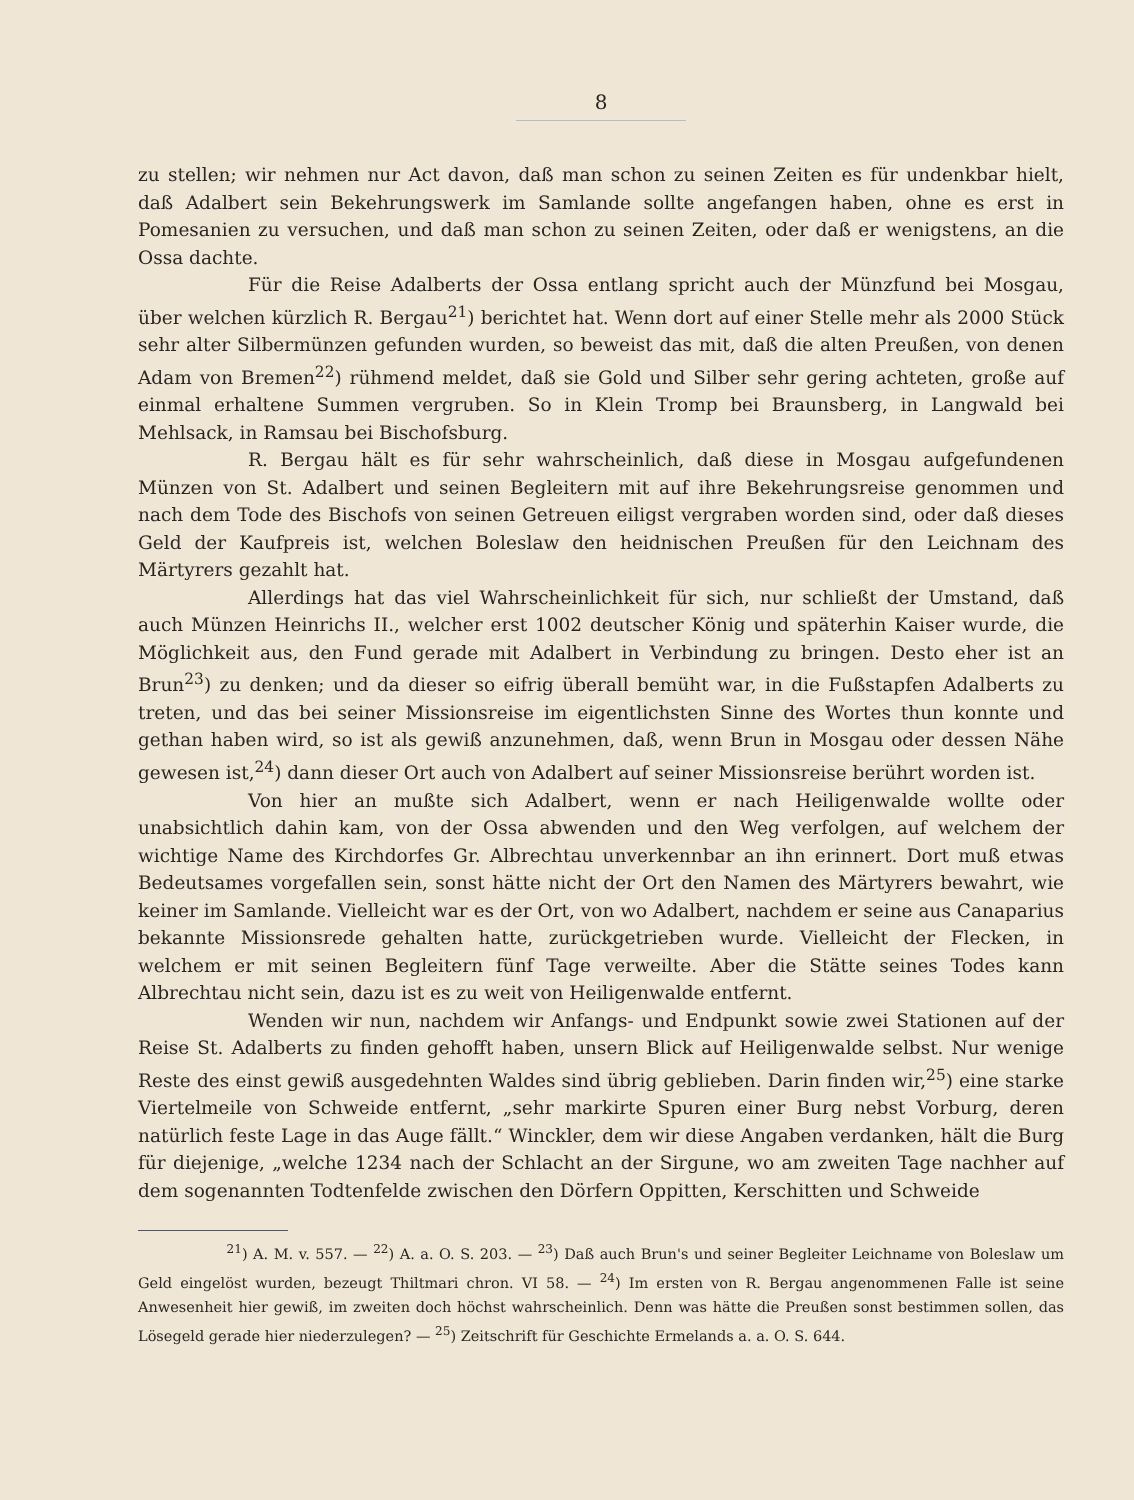8
zu stellen; wir nehmen nur Act davon, daß man schon zu seinen Zeiten es für undenkbar hielt, daß Adalbert sein Bekehrungswerk im Samlande sollte angefangen haben, ohne es erst in Pomesanien zu versuchen, und daß man schon zu seinen Zeiten, oder daß er wenigstens, an die Ossa dachte.
Für die Reise Adalberts der Ossa entlang spricht auch der Münzfund bei Mosgau, über welchen kürzlich R. Bergau<sup>21</sup>) berichtet hat. Wenn dort auf einer Stelle mehr als 2000 Stück sehr alter Silbermünzen gefunden wurden, so beweist das mit, daß die alten Preußen, von denen Adam von Bremen<sup>22</sup>) rühmend meldet, daß sie Gold und Silber sehr gering achteten, große auf einmal erhaltene Summen vergruben. So in Klein Tromp bei Braunsberg, in Langwald bei Mehlsack, in Ramsau bei Bischofsburg.
R. Bergau hält es für sehr wahrscheinlich, daß diese in Mosgau aufgefundenen Münzen von St. Adalbert und seinen Begleitern mit auf ihre Bekehrungsreise genommen und nach dem Tode des Bischofs von seinen Getreuen eiligst vergraben worden sind, oder daß dieses Geld der Kaufpreis ist, welchen Boleslaw den heidnischen Preußen für den Leichnam des Märtyrers gezahlt hat.
Allerdings hat das viel Wahrscheinlichkeit für sich, nur schließt der Umstand, daß auch Münzen Heinrichs II., welcher erst 1002 deutscher König und späterhin Kaiser wurde, die Möglichkeit aus, den Fund gerade mit Adalbert in Verbindung zu bringen. Desto eher ist an Brun<sup>23</sup>) zu denken; und da dieser so eifrig überall bemüht war, in die Fußstapfen Adalberts zu treten, und das bei seiner Missionsreise im eigentlichsten Sinne des Wortes thun konnte und gethan haben wird, so ist als gewiß anzunehmen, daß, wenn Brun in Mosgau oder dessen Nähe gewesen ist,<sup>24</sup>) dann dieser Ort auch von Adalbert auf seiner Missionsreise berührt worden ist.
Von hier an mußte sich Adalbert, wenn er nach Heiligenwalde wollte oder unabsichtlich dahin kam, von der Ossa abwenden und den Weg verfolgen, auf welchem der wichtige Name des Kirchdorfes Gr. Albrechtau unverkennbar an ihn erinnert. Dort muß etwas Bedeutsames vorgefallen sein, sonst hätte nicht der Ort den Namen des Märtyrers bewahrt, wie keiner im Samlande. Vielleicht war es der Ort, von wo Adalbert, nachdem er seine aus Canaparius bekannte Missionsrede gehalten hatte, zurückgetrieben wurde. Vielleicht der Flecken, in welchem er mit seinen Begleitern fünf Tage verweilte. Aber die Stätte seines Todes kann Albrechtau nicht sein, dazu ist es zu weit von Heiligenwalde entfernt.
Wenden wir nun, nachdem wir Anfangs- und Endpunkt sowie zwei Stationen auf der Reise St. Adalberts zu finden gehofft haben, unsern Blick auf Heiligenwalde selbst. Nur wenige Reste des einst gewiß ausgedehnten Waldes sind übrig geblieben. Darin finden wir,<sup>25</sup>) eine starke Viertelmeile von Schweide entfernt, „sehr markirte Spuren einer Burg nebst Vorburg, deren natürlich feste Lage in das Auge fällt.“ Winckler, dem wir diese Angaben verdanken, hält die Burg für diejenige, „welche 1234 nach der Schlacht an der Sirgune, wo am zweiten Tage nachher auf dem sogenannten Todtenfelde zwischen den Dörfern Oppitten, Kerschitten und Schweide
<sup>21</sup>) A. M. v. 557. — <sup>22</sup>) A. a. O. S. 203. — <sup>23</sup>) Daß auch Brun's und seiner Begleiter Leichname von Boleslaw um Geld eingelöst wurden, bezeugt Thiltmari chron. VI 58. — <sup>24</sup>) Im ersten von R. Bergau angenommenen Falle ist seine Anwesenheit hier gewiß, im zweiten doch höchst wahrscheinlich. Denn was hätte die Preußen sonst bestimmen sollen, das Lösegeld gerade hier niederzulegen? — <sup>25</sup>) Zeitschrift für Geschichte Ermelands a. a. O. S. 644.